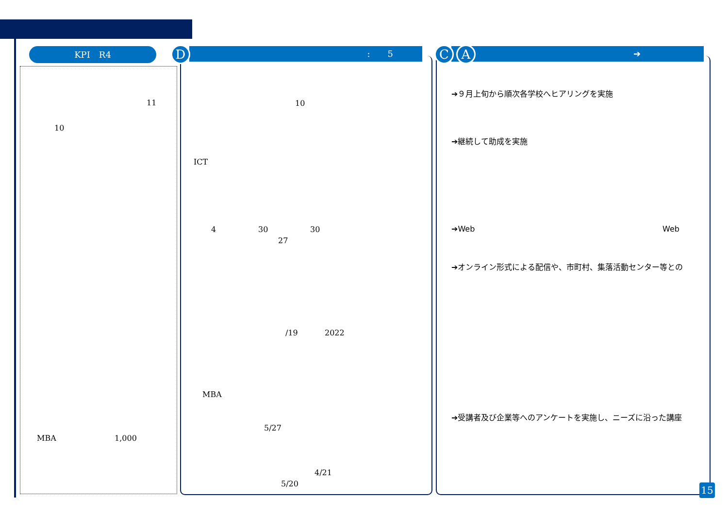KPI　R4 :　　5
D ➔
C A
11
10
MBA 1,000
10
ICT
4 30 30
27
/19 2022
MBA
5/27
4/21
5/20
➔９月上旬から順次各学校へヒアリングを実施
➔継続して助成を実施
➔Web Web
➔オンライン形式による配信や、市町村、集落活動センター等との
➔受講者及び企業等へのアンケートを実施し、ニーズに沿った講座
15